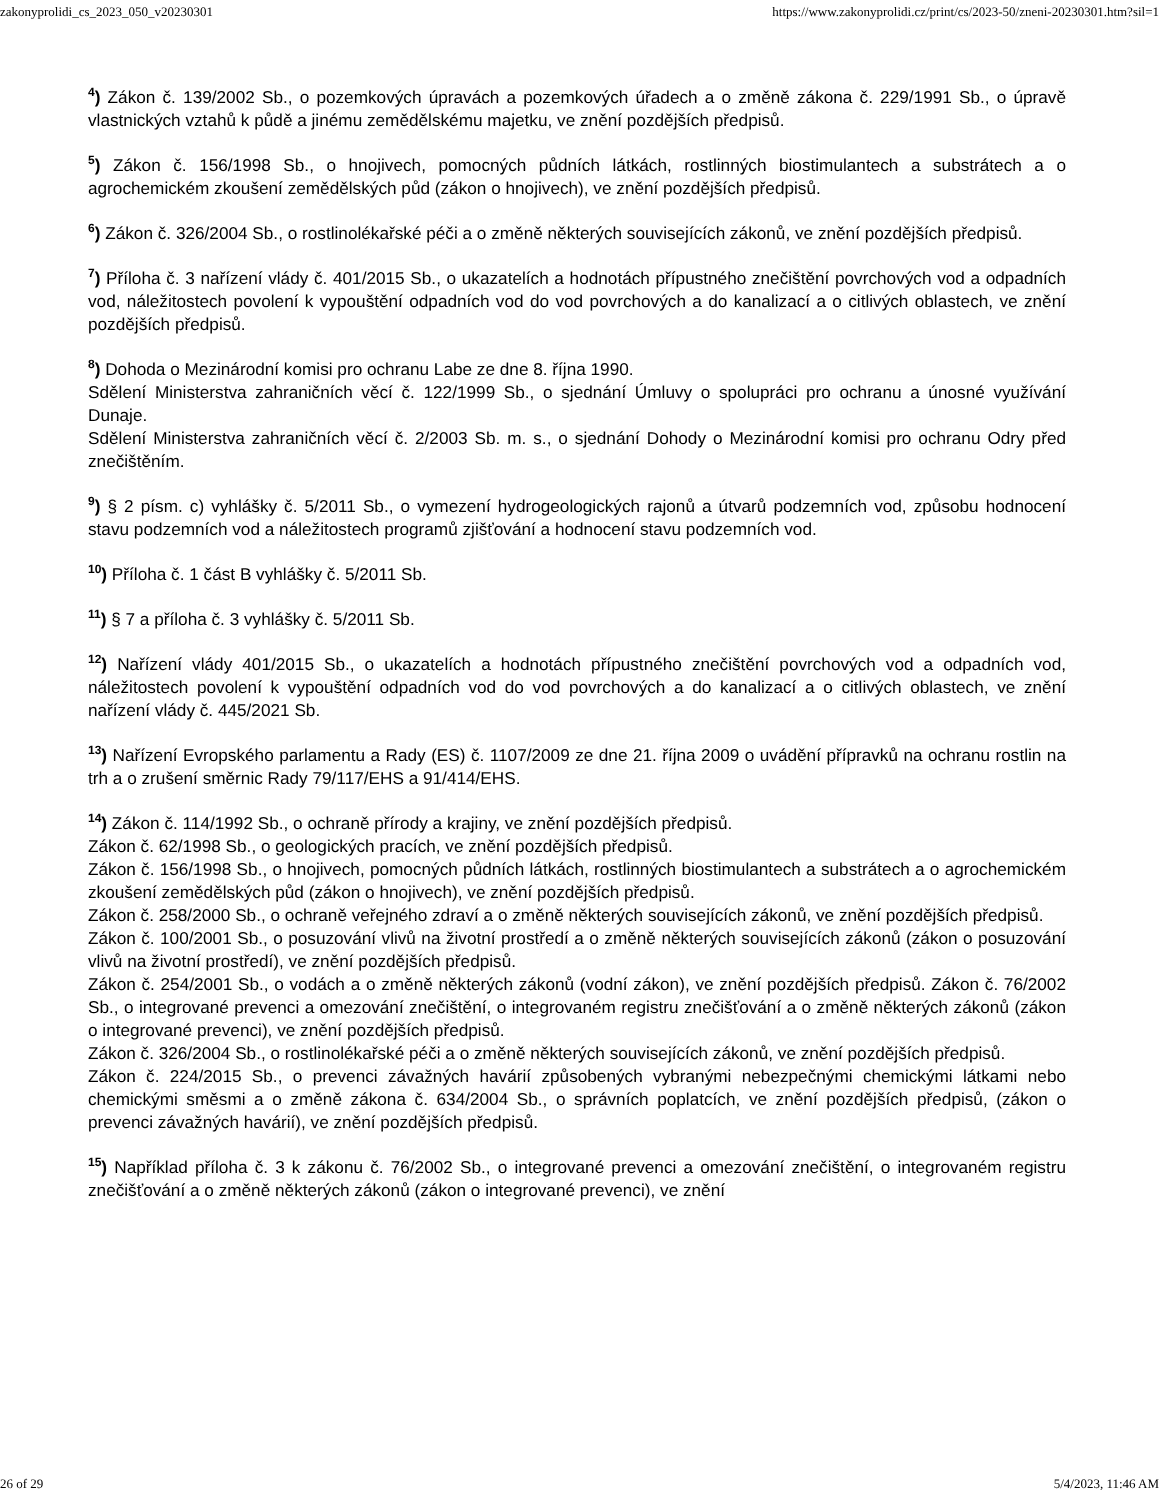zakonyprolidi_cs_2023_050_v20230301 https://www.zakonyprolidi.cz/print/cs/2023-50/zneni-20230301.htm?sil=1
<sup>4</sup>) Zákon č. 139/2002 Sb., o pozemkových úpravách a pozemkových úřadech a o změně zákona č. 229/1991 Sb., o úpravě vlastnických vztahů k půdě a jinému zemědělskému majetku, ve znění pozdějších předpisů.
<sup>5</sup>) Zákon č. 156/1998 Sb., o hnojivech, pomocných půdních látkách, rostlinných biostimulantech a substrátech a o agrochemickém zkoušení zemědělských půd (zákon o hnojivech), ve znění pozdějších předpisů.
<sup>6</sup>) Zákon č. 326/2004 Sb., o rostlinolékařské péči a o změně některých souvisejících zákonů, ve znění pozdějších předpisů.
<sup>7</sup>) Příloha č. 3 nařízení vlády č. 401/2015 Sb., o ukazatelích a hodnotách přípustného znečištění povrchových vod a odpadních vod, náležitostech povolení k vypouštění odpadních vod do vod povrchových a do kanalizací a o citlivých oblastech, ve znění pozdějších předpisů.
<sup>8</sup>) Dohoda o Mezinárodní komisi pro ochranu Labe ze dne 8. října 1990.
Sdělení Ministerstva zahraničních věcí č. 122/1999 Sb., o sjednání Úmluvy o spolupráci pro ochranu a únosné využívání Dunaje.
Sdělení Ministerstva zahraničních věcí č. 2/2003 Sb. m. s., o sjednání Dohody o Mezinárodní komisi pro ochranu Odry před znečištěním.
<sup>9</sup>) § 2 písm. c) vyhlášky č. 5/2011 Sb., o vymezení hydrogeologických rajonů a útvarů podzemních vod, způsobu hodnocení stavu podzemních vod a náležitostech programů zjišťování a hodnocení stavu podzemních vod.
<sup>10</sup>) Příloha č. 1 část B vyhlášky č. 5/2011 Sb.
<sup>11</sup>) § 7 a příloha č. 3 vyhlášky č. 5/2011 Sb.
<sup>12</sup>) Nařízení vlády 401/2015 Sb., o ukazatelích a hodnotách přípustného znečištění povrchových vod a odpadních vod, náležitostech povolení k vypouštění odpadních vod do vod povrchových a do kanalizací a o citlivých oblastech, ve znění nařízení vlády č. 445/2021 Sb.
<sup>13</sup>) Nařízení Evropského parlamentu a Rady (ES) č. 1107/2009 ze dne 21. října 2009 o uvádění přípravků na ochranu rostlin na trh a o zrušení směrnic Rady 79/117/EHS a 91/414/EHS.
<sup>14</sup>) Zákon č. 114/1992 Sb., o ochraně přírody a krajiny, ve znění pozdějších předpisů.
Zákon č. 62/1998 Sb., o geologických pracích, ve znění pozdějších předpisů.
Zákon č. 156/1998 Sb., o hnojivech, pomocných půdních látkách, rostlinných biostimulantech a substrátech a o agrochemickém zkoušení zemědělských půd (zákon o hnojivech), ve znění pozdějších předpisů.
Zákon č. 258/2000 Sb., o ochraně veřejného zdraví a o změně některých souvisejících zákonů, ve znění pozdějších předpisů.
Zákon č. 100/2001 Sb., o posuzování vlivů na životní prostředí a o změně některých souvisejících zákonů (zákon o posuzování vlivů na životní prostředí), ve znění pozdějších předpisů.
Zákon č. 254/2001 Sb., o vodách a o změně některých zákonů (vodní zákon), ve znění pozdějších předpisů. Zákon č. 76/2002 Sb., o integrované prevenci a omezování znečištění, o integrovaném registru znečišťování a o změně některých zákonů (zákon o integrované prevenci), ve znění pozdějších předpisů.
Zákon č. 326/2004 Sb., o rostlinolékařské péči a o změně některých souvisejících zákonů, ve znění pozdějších předpisů.
Zákon č. 224/2015 Sb., o prevenci závažných havárií způsobených vybranými nebezpečnými chemickými látkami nebo chemickými směsmi a o změně zákona č. 634/2004 Sb., o správních poplatcích, ve znění pozdějších předpisů, (zákon o prevenci závažných havárií), ve znění pozdějších předpisů.
<sup>15</sup>) Například příloha č. 3 k zákonu č. 76/2002 Sb., o integrované prevenci a omezování znečištění, o integrovaném registru znečišťování a o změně některých zákonů (zákon o integrované prevenci), ve znění
26 of 29 5/4/2023, 11:46 AM